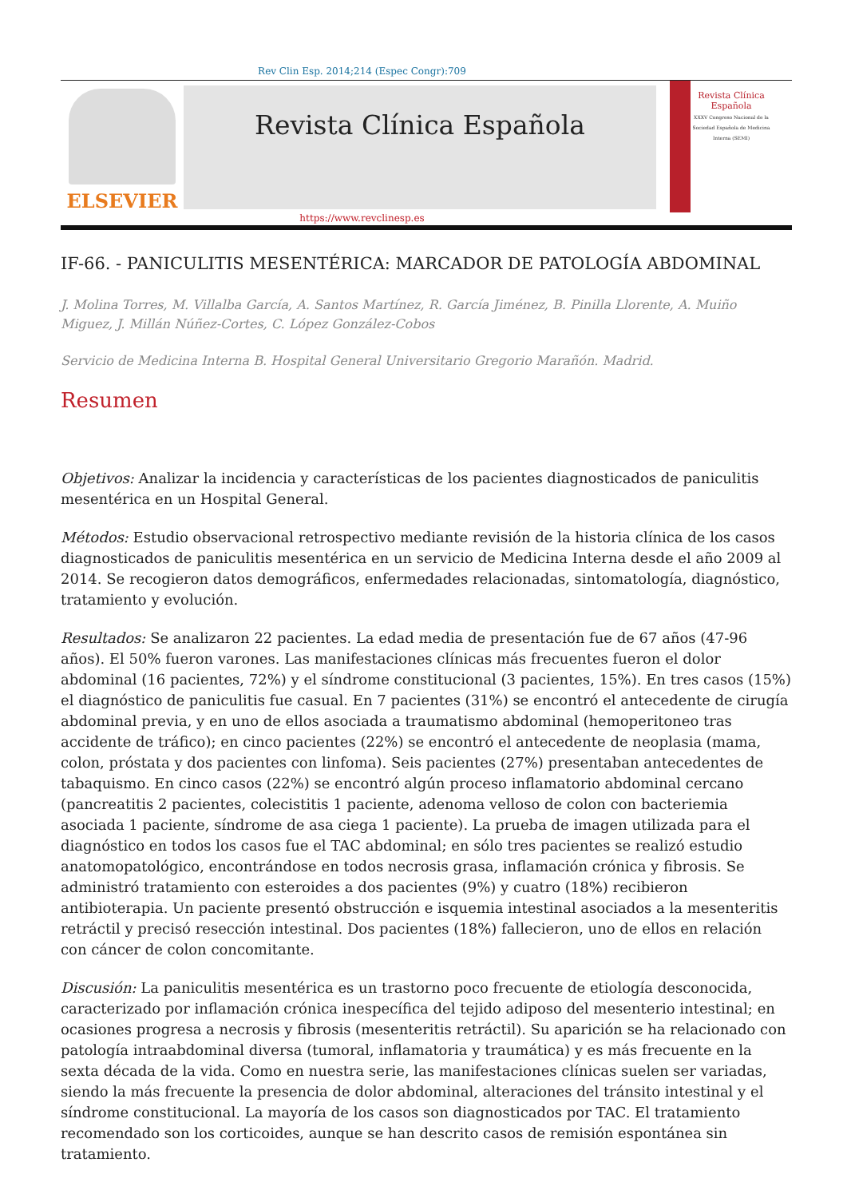Rev Clin Esp. 2014;214 (Espec Congr):709
ELSEVIER
Revista Clínica Española
Revista Clínica
Española
XXXV Congreso Nacional de la Sociedad Española de Medicina Interna (SEMI)
https://www.revclinesp.es
IF-66. - PANICULITIS MESENTÉRICA: MARCADOR DE PATOLOGÍA ABDOMINAL
J. Molina Torres, M. Villalba García, A. Santos Martínez, R. García Jiménez, B. Pinilla Llorente, A. Muiño Miguez, J. Millán Núñez-Cortes, C. López González-Cobos
Servicio de Medicina Interna B. Hospital General Universitario Gregorio Marañón. Madrid.
Resumen
Objetivos: Analizar la incidencia y características de los pacientes diagnosticados de paniculitis mesentérica en un Hospital General.
Métodos: Estudio observacional retrospectivo mediante revisión de la historia clínica de los casos diagnosticados de paniculitis mesentérica en un servicio de Medicina Interna desde el año 2009 al 2014. Se recogieron datos demográficos, enfermedades relacionadas, sintomatología, diagnóstico, tratamiento y evolución.
Resultados: Se analizaron 22 pacientes. La edad media de presentación fue de 67 años (47-96 años). El 50% fueron varones. Las manifestaciones clínicas más frecuentes fueron el dolor abdominal (16 pacientes, 72%) y el síndrome constitucional (3 pacientes, 15%). En tres casos (15%) el diagnóstico de paniculitis fue casual. En 7 pacientes (31%) se encontró el antecedente de cirugía abdominal previa, y en uno de ellos asociada a traumatismo abdominal (hemoperitoneo tras accidente de tráfico); en cinco pacientes (22%) se encontró el antecedente de neoplasia (mama, colon, próstata y dos pacientes con linfoma). Seis pacientes (27%) presentaban antecedentes de tabaquismo. En cinco casos (22%) se encontró algún proceso inflamatorio abdominal cercano (pancreatitis 2 pacientes, colecistitis 1 paciente, adenoma velloso de colon con bacteriemia asociada 1 paciente, síndrome de asa ciega 1 paciente). La prueba de imagen utilizada para el diagnóstico en todos los casos fue el TAC abdominal; en sólo tres pacientes se realizó estudio anatomopatológico, encontrándose en todos necrosis grasa, inflamación crónica y fibrosis. Se administró tratamiento con esteroides a dos pacientes (9%) y cuatro (18%) recibieron antibioterapia. Un paciente presentó obstrucción e isquemia intestinal asociados a la mesenteritis retráctil y precisó resección intestinal. Dos pacientes (18%) fallecieron, uno de ellos en relación con cáncer de colon concomitante.
Discusión: La paniculitis mesentérica es un trastorno poco frecuente de etiología desconocida, caracterizado por inflamación crónica inespecífica del tejido adiposo del mesenterio intestinal; en ocasiones progresa a necrosis y fibrosis (mesenteritis retráctil). Su aparición se ha relacionado con patología intraabdominal diversa (tumoral, inflamatoria y traumática) y es más frecuente en la sexta década de la vida. Como en nuestra serie, las manifestaciones clínicas suelen ser variadas, siendo la más frecuente la presencia de dolor abdominal, alteraciones del tránsito intestinal y el síndrome constitucional. La mayoría de los casos son diagnosticados por TAC. El tratamiento recomendado son los corticoides, aunque se han descrito casos de remisión espontánea sin tratamiento.